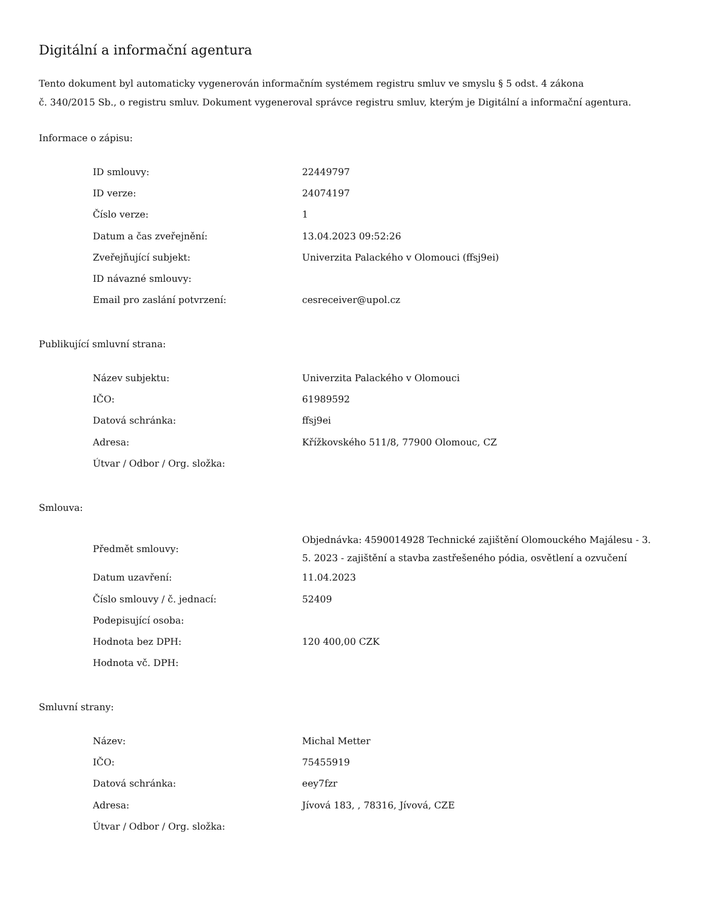Digitální a informační agentura
Tento dokument byl automaticky vygenerován informačním systémem registru smluv ve smyslu § 5 odst. 4 zákona
č. 340/2015 Sb., o registru smluv. Dokument vygeneroval správce registru smluv, kterým je Digitální a informační agentura.
Informace o zápisu:
| ID smlouvy: | 22449797 |
| ID verze: | 24074197 |
| Číslo verze: | 1 |
| Datum a čas zveřejnění: | 13.04.2023 09:52:26 |
| Zveřejňující subjekt: | Univerzita Palackého v Olomouci (ffsj9ei) |
| ID návazné smlouvy: | |
| Email pro zaslání potvrzení: | cesreceiver@upol.cz |
Publikující smluvní strana:
| Název subjektu: | Univerzita Palackého v Olomouci |
| IČO: | 61989592 |
| Datová schránka: | ffsj9ei |
| Adresa: | Křížkovského 511/8, 77900 Olomouc, CZ |
| Útvar / Odbor / Org. složka: | |
Smlouva:
| Předmět smlouvy: | Objednávka: 4590014928 Technické zajištění Olomouckého Majálesu - 3. 5. 2023 - zajištění a stavba zastřešeného pódia, osvětlení a ozvučení |
| Datum uzavření: | 11.04.2023 |
| Číslo smlouvy / č. jednací: | 52409 |
| Podepisující osoba: | |
| Hodnota bez DPH: | 120 400,00 CZK |
| Hodnota vč. DPH: | |
Smluvní strany:
| Název: | Michal Metter |
| IČO: | 75455919 |
| Datová schránka: | eey7fzr |
| Adresa: | Jívová 183, , 78316, Jívová, CZE |
| Útvar / Odbor / Org. složka: | |